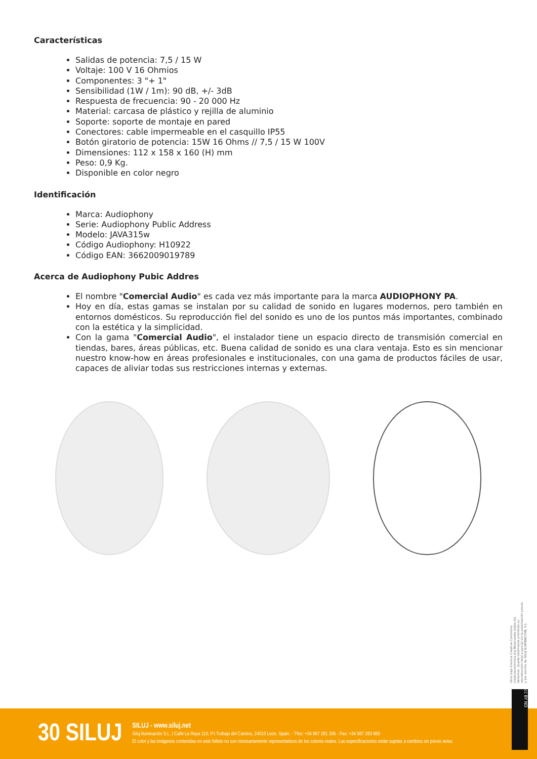Características
Salidas de potencia: 7,5 / 15 W
Voltaje: 100 V 16 Ohmios
Componentes: 3 "+ 1"
Sensibilidad (1W / 1m): 90 dB, +/- 3dB
Respuesta de frecuencia: 90 - 20 000 Hz
Material: carcasa de plástico y rejilla de aluminio
Soporte: soporte de montaje en pared
Conectores: cable impermeable en el casquillo IP55
Botón giratorio de potencia: 15W 16 Ohms // 7,5 / 15 W 100V
Dimensiones: 112 x 158 x 160 (H) mm
Peso: 0,9 Kg.
Disponible en color negro
Identificación
Marca: Audiophony
Serie: Audiophony Public Address
Modelo: JAVA315w
Código Audiophony: H10922
Código EAN: 3662009019789
Acerca de Audiophony Pubic Addres
El nombre "Comercial Audio" es cada vez más importante para la marca AUDIOPHONY PA.
Hoy en día, estas gamas se instalan por su calidad de sonido en lugares modernos, pero también en entornos domésticos. Su reproducción fiel del sonido es uno de los puntos más importantes, combinado con la estética y la simplicidad.
Con la gama "Comercial Audio", el instalador tiene un espacio directo de transmisión comercial en tiendas, bares, áreas públicas, etc. Buena calidad de sonido es una clara ventaja. Esto es sin mencionar nuestro know-how en áreas profesionales e institucionales, con una gama de productos fáciles de usar, capaces de aliviar todas sus restricciones internas y externas.
Obra bajo licencia Creative Commons: creativecommons.org Reservados todos los derechos. Queda totalmente prohibido su reproducción total o parcial sin la autorización previa y por escrito de SILUJ ILUMINACIÓN, S.L.
30 SILUJ
SILUJ - www.siluj.net
Siluj Iluminación S.L. | Calle La Raya 110, P.I.Trobajo del Camino, 24010 León, Spain. - Tfno: +34 987 261 335 - Fax: +34 987 263 860
El color y las imágenes contenidas en este folleto no son necesariamente representativos de los colores reales. Las especificaciones están sujetas a cambios sin previo aviso.
cc BY ND